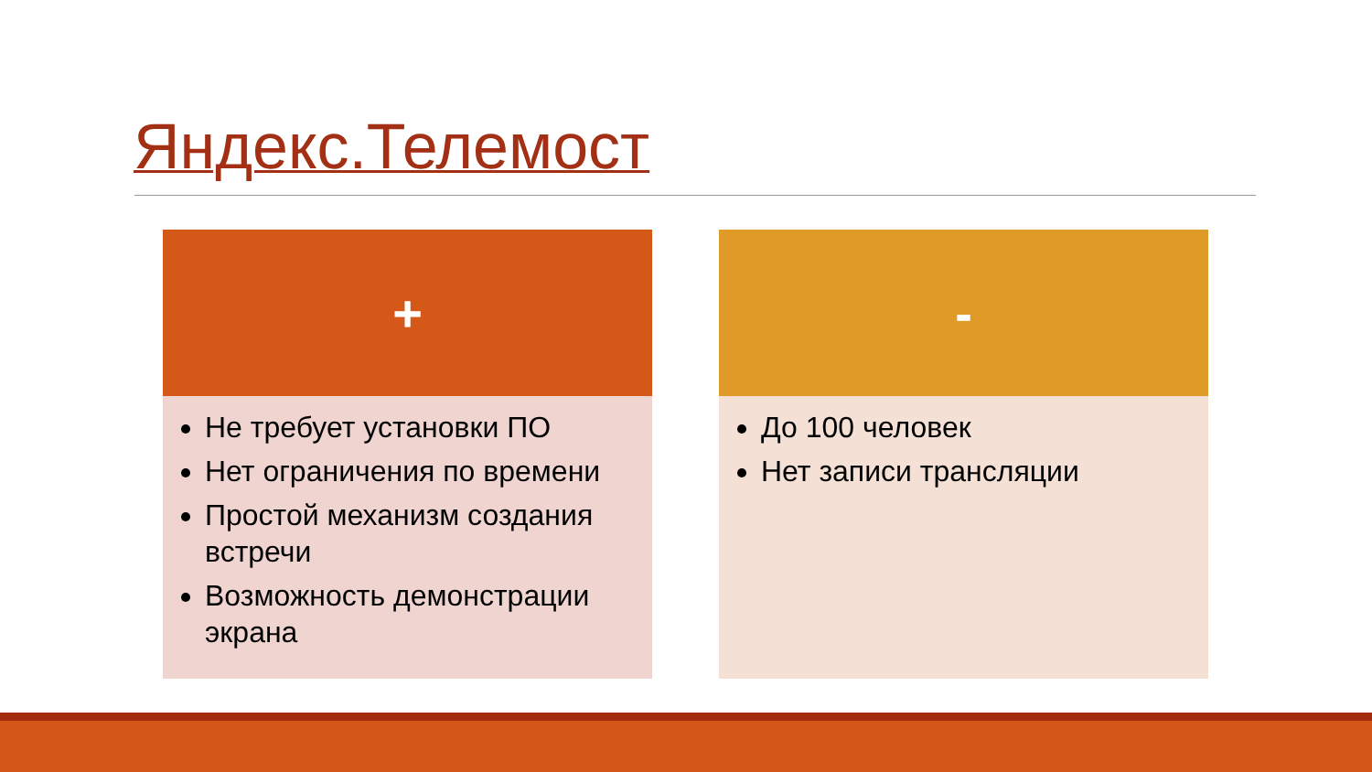Яндекс.Телемост
+
Не требует установки ПО
Нет ограничения по времени
Простой механизм создания встречи
Возможность демонстрации экрана
-
До 100 человек
Нет записи трансляции